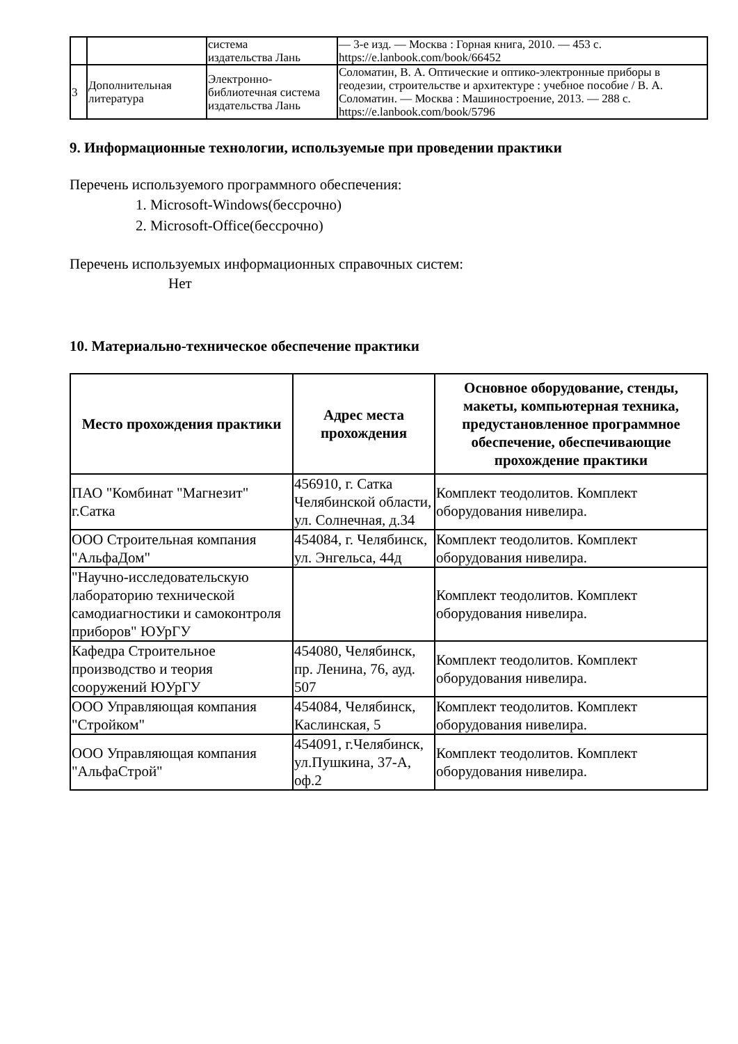| | | система издательства Лань | — 3-е изд. — Москва : Горная книга, 2010. — 453 с. https://e.lanbook.com/book/66452 |
| 3 | Дополнительная литература | Электронно-библиотечная система издательства Лань | Соломатин, В. А. Оптические и оптико-электронные приборы в геодезии, строительстве и архитектуре : учебное пособие / В. А. Соломатин. — Москва : Машиностроение, 2013. — 288 с. https://e.lanbook.com/book/5796 |
9. Информационные технологии, используемые при проведении практики
Перечень используемого программного обеспечения:
1. Microsoft-Windows(бессрочно)
2. Microsoft-Office(бессрочно)
Перечень используемых информационных справочных систем:
Нет
10. Материально-техническое обеспечение практики
| Место прохождения практики | Адрес места прохождения | Основное оборудование, стенды, макеты, компьютерная техника, предустановленное программное обеспечение, обеспечивающие прохождение практики |
| --- | --- | --- |
| ПАО "Комбинат "Магнезит" г.Сатка | 456910, г. Сатка Челябинской области, ул. Солнечная, д.34 | Комплект теодолитов. Комплект оборудования нивелира. |
| ООО Строительная компания "АльфаДом" | 454084, г. Челябинск, ул. Энгельса, 44д | Комплект теодолитов. Комплект оборудования нивелира. |
| "Научно-исследовательскую лабораторию технической самодиагностики и самоконтроля приборов" ЮУрГУ | | Комплект теодолитов. Комплект оборудования нивелира. |
| Кафедра Строительное производство и теория сооружений ЮУрГУ | 454080, Челябинск, пр. Ленина, 76, ауд. 507 | Комплект теодолитов. Комплект оборудования нивелира. |
| ООО Управляющая компания "Стройком" | 454084, Челябинск, Каслинская, 5 | Комплект теодолитов. Комплект оборудования нивелира. |
| ООО Управляющая компания "АльфаСтрой" | 454091, г.Челябинск, ул.Пушкина, 37-А, оф.2 | Комплект теодолитов. Комплект оборудования нивелира. |